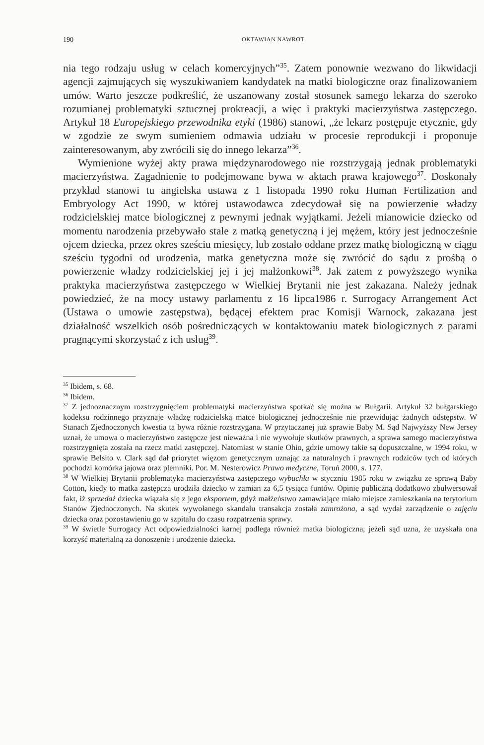190 OKTAWIAN NAWROT
nia tego rodzaju usług w celach komercyjnych”<sup>35</sup>. Zatem ponownie wezwano do likwidacji agencji zajmujących się wyszukiwaniem kandydatek na matki biologiczne oraz finalizowaniem umów. Warto jeszcze podkreślić, że uszanowany został stosunek samego lekarza do szeroko rozumianej problematyki sztucznej prokreacji, a więc i praktyki macierzyństwa zastępczego. Artykuł 18 Europejskiego przewodnika etyki (1986) stanowi, „że lekarz postępuje etycznie, gdy w zgodzie ze swym sumieniem odmawia udziału w procesie reprodukcji i proponuje zainteresowanym, aby zwrócili się do innego lekarza”<sup>36</sup>.
Wymienione wyżej akty prawa międzynarodowego nie rozstrzygają jednak problematyki macierzyństwa. Zagadnienie to podejmowane bywa w aktach prawa krajowego<sup>37</sup>. Doskonały przykład stanowi tu angielska ustawa z 1 listopada 1990 roku Human Fertilization and Embryology Act 1990, w której ustawodawca zdecydował się na powierzenie władzy rodzicielskiej matce biologicznej z pewnymi jednak wyjątkami. Jeżeli mianowicie dziecko od momentu narodzenia przebywało stale z matką genetyczną i jej mężem, który jest jednocześnie ojcem dziecka, przez okres sześciu miesięcy, lub zostało oddane przez matkę biologiczną w ciągu sześciu tygodni od urodzenia, matka genetyczna może się zwrócić do sądu z prośbą o powierzenie władzy rodzicielskiej jej i jej małżonkowi<sup>38</sup>. Jak zatem z powyższego wynika praktyka macierzyństwa zastępczego w Wielkiej Brytanii nie jest zakazana. Należy jednak powiedzieć, że na mocy ustawy parlamentu z 16 lipca1986 r. Surrogacy Arrangement Act (Ustawa o umowie zastępstwa), będącej efektem prac Komisji Warnock, zakazana jest działalność wszelkich osób pośredniczących w kontaktowaniu matek biologicznych z parami pragnącymi skorzystać z ich usług<sup>39</sup>.
<sup>35</sup> Ibidem, s. 68.
<sup>36</sup> Ibidem.
<sup>37</sup> Z jednoznacznym rozstrzygnięciem problematyki macierzyństwa spotkać się można w Bułgarii. Artykuł 32 bułgarskiego kodeksu rodzinnego przyznaje władzę rodzicielską matce biologicznej jednocześnie nie przewidując żadnych odstępstw. W Stanach Zjednoczonych kwestia ta bywa różnie rozstrzygana. W przytaczanej już sprawie Baby M. Sąd Najwyższy New Jersey uznał, że umowa o macierzyństwo zastępcze jest nieważna i nie wywołuje skutków prawnych, a sprawa samego macierzyństwa rozstrzygnięta została na rzecz matki zastępczej. Natomiast w stanie Ohio, gdzie umowy takie są dopuszczalne, w 1994 roku, w sprawie Belsito v. Clark sąd dał priorytet więzom genetycznym uznając za naturalnych i prawnych rodziców tych od których pochodzi komórka jajowa oraz plemniki. Por. M. Nesterowicz Prawo medyczne, Toruń 2000, s. 177.
<sup>38</sup> W Wielkiej Brytanii problematyka macierzyństwa zastępczego wybuchła w styczniu 1985 roku w związku ze sprawą Baby Cotton, kiedy to matka zastępcza urodziła dziecko w zamian za 6,5 tysiąca funtów. Opinię publiczną dodatkowo zbulwersował fakt, iż sprzedaż dziecka wiązała się z jego eksportem, gdyż małżeństwo zamawiające miało miejsce zamieszkania na terytorium Stanów Zjednoczonych. Na skutek wywołanego skandalu transakcja została zamrożona, a sąd wydał zarządzenie o zajęciu dziecka oraz pozostawieniu go w szpitalu do czasu rozpatrzenia sprawy.
<sup>39</sup> W świetle Surrogacy Act odpowiedzialności karnej podlega również matka biologiczna, jeżeli sąd uzna, że uzyskała ona korzyść materialną za donoszenie i urodzenie dziecka.